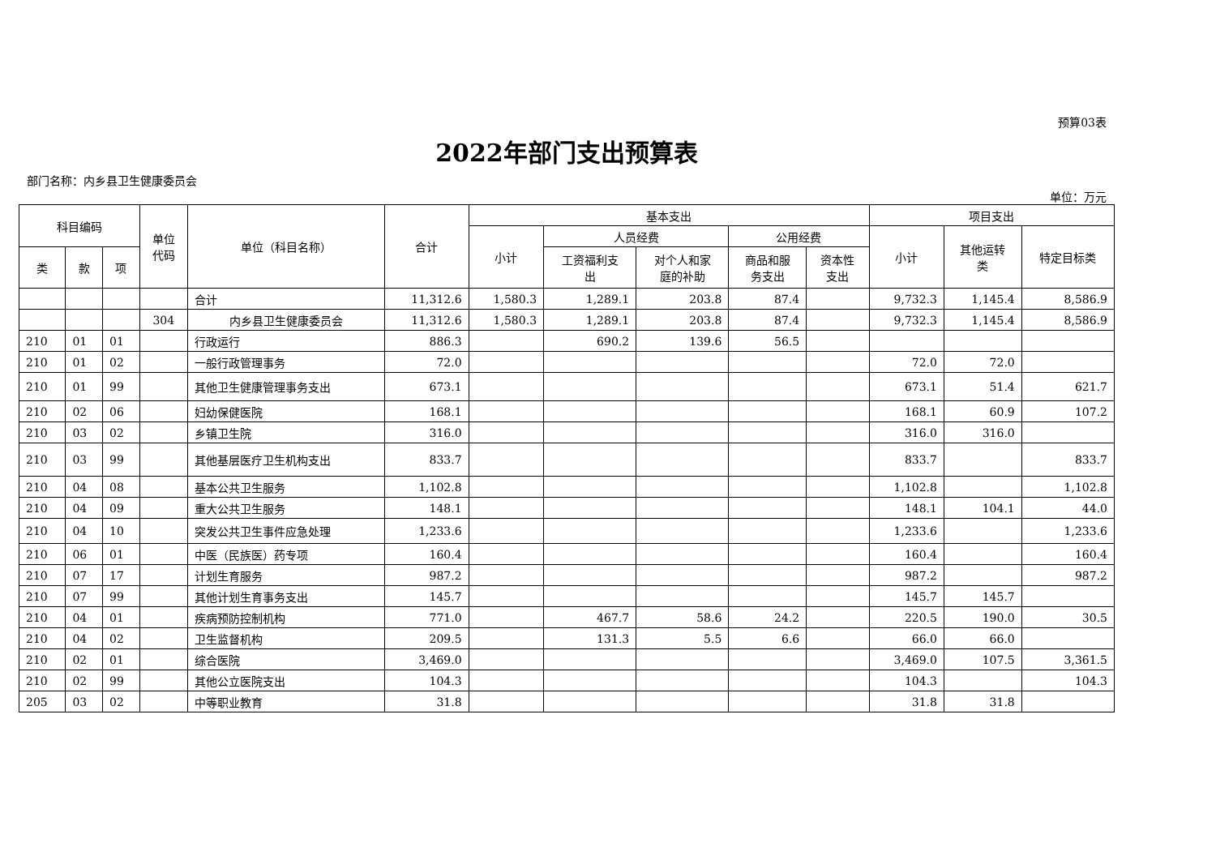预算03表
2022年部门支出预算表
部门名称：内乡县卫生健康委员会
单位：万元
| 科目编码 | | | 单位 代码 | 单位（科目名称） | 合计 | 基本支出 | | | | | 项目支出 | | |
| --- | --- | --- | --- | --- | --- | --- | --- | --- | --- | --- | --- | --- | --- |
| | | | | | | 小计 | 人员经费 | | 公用经费 | | 小计 | 其他运转 类 | 特定目标类 |
| 类 | 款 | 项 | | | | | 工资福利支 出 | 对个人和家 庭的补助 | 商品和服 务支出 | 资本性 支出 | | | |
| | | | | 合计 | 11,312.6 | 1,580.3 | 1,289.1 | 203.8 | 87.4 | | 9,732.3 | 1,145.4 | 8,586.9 |
| | | | 304 | 内乡县卫生健康委员会 | 11,312.6 | 1,580.3 | 1,289.1 | 203.8 | 87.4 | | 9,732.3 | 1,145.4 | 8,586.9 |
| 210 | 01 | 01 | | 行政运行 | 886.3 | | 690.2 | 139.6 | 56.5 | | | | |
| 210 | 01 | 02 | | 一般行政管理事务 | 72.0 | | | | | | 72.0 | 72.0 | |
| 210 | 01 | 99 | | 其他卫生健康管理事务支出 | 673.1 | | | | | | 673.1 | 51.4 | 621.7 |
| 210 | 02 | 06 | | 妇幼保健医院 | 168.1 | | | | | | 168.1 | 60.9 | 107.2 |
| 210 | 03 | 02 | | 乡镇卫生院 | 316.0 | | | | | | 316.0 | 316.0 | |
| 210 | 03 | 99 | | 其他基层医疗卫生机构支出 | 833.7 | | | | | | 833.7 | | 833.7 |
| 210 | 04 | 08 | | 基本公共卫生服务 | 1,102.8 | | | | | | 1,102.8 | | 1,102.8 |
| 210 | 04 | 09 | | 重大公共卫生服务 | 148.1 | | | | | | 148.1 | 104.1 | 44.0 |
| 210 | 04 | 10 | | 突发公共卫生事件应急处理 | 1,233.6 | | | | | | 1,233.6 | | 1,233.6 |
| 210 | 06 | 01 | | 中医（民族医）药专项 | 160.4 | | | | | | 160.4 | | 160.4 |
| 210 | 07 | 17 | | 计划生育服务 | 987.2 | | | | | | 987.2 | | 987.2 |
| 210 | 07 | 99 | | 其他计划生育事务支出 | 145.7 | | | | | | 145.7 | 145.7 | |
| 210 | 04 | 01 | | 疾病预防控制机构 | 771.0 | | 467.7 | 58.6 | 24.2 | | 220.5 | 190.0 | 30.5 |
| 210 | 04 | 02 | | 卫生监督机构 | 209.5 | | 131.3 | 5.5 | 6.6 | | 66.0 | 66.0 | |
| 210 | 02 | 01 | | 综合医院 | 3,469.0 | | | | | | 3,469.0 | 107.5 | 3,361.5 |
| 210 | 02 | 99 | | 其他公立医院支出 | 104.3 | | | | | | 104.3 | | 104.3 |
| 205 | 03 | 02 | | 中等职业教育 | 31.8 | | | | | | 31.8 | 31.8 | |